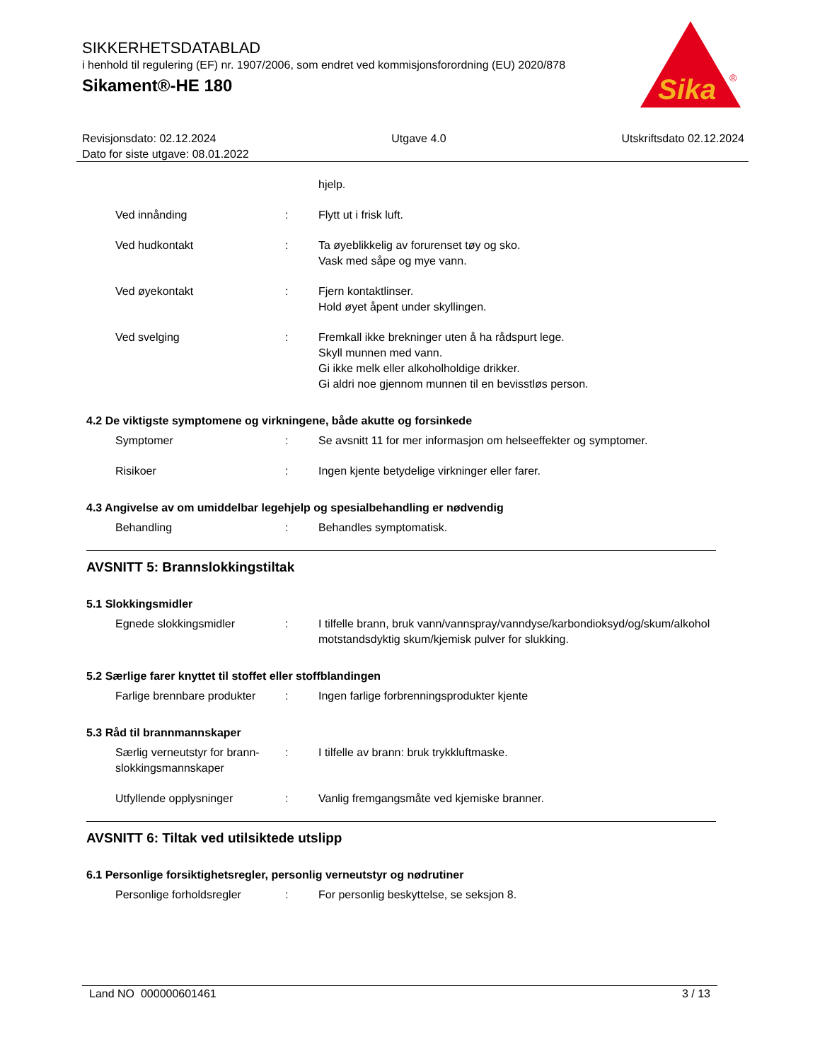SIKKERHETSDATABLAD
i henhold til regulering (EF) nr. 1907/2006, som endret ved kommisjonsforordning (EU) 2020/878
Sikament®-HE 180
Sika
®
Revisjonsdato: 02.12.2024 Utgave 4.0 Utskriftsdato 02.12.2024
Dato for siste utgave: 08.01.2022
hjelp.
Ved innånding : Flytt ut i frisk luft.
Ved hudkontakt : Ta øyeblikkelig av forurenset tøy og sko.
Vask med såpe og mye vann.
Ved øyekontakt : Fjern kontaktlinser.
Hold øyet åpent under skyllingen.
Ved svelging : Fremkall ikke brekninger uten å ha rådspurt lege.
Skyll munnen med vann.
Gi ikke melk eller alkoholholdige drikker.
Gi aldri noe gjennom munnen til en bevisstløs person.
4.2 De viktigste symptomene og virkningene, både akutte og forsinkede
Symptomer : Se avsnitt 11 for mer informasjon om helseeffekter og symptomer.
Risikoer : Ingen kjente betydelige virkninger eller farer.
4.3 Angivelse av om umiddelbar legehjelp og spesialbehandling er nødvendig
Behandling : Behandles symptomatisk.
AVSNITT 5: Brannslokkingstiltak
5.1 Slokkingsmidler
Egnede slokkingsmidler : I tilfelle brann, bruk vann/vannspray/vanndyse/karbondioksyd/og/skum/alkohol motstandsdyktig skum/kjemisk pulver for slukking.
5.2 Særlige farer knyttet til stoffet eller stoffblandingen
Farlige brennbare produkter
: Ingen farlige forbrenningsprodukter kjente
5.3 Råd til brannmannskaper
Særlig verneutstyr for brann-slokkingsmannskaper
: I tilfelle av brann: bruk trykkluftmaske.
Utfyllende opplysninger : Vanlig fremgangsmåte ved kjemiske branner.
AVSNITT 6: Tiltak ved utilsiktede utslipp
6.1 Personlige forsiktighetsregler, personlig verneutstyr og nødrutiner
Personlige forholdsregler : For personlig beskyttelse, se seksjon 8.
Land NO 000000601461 3 / 13